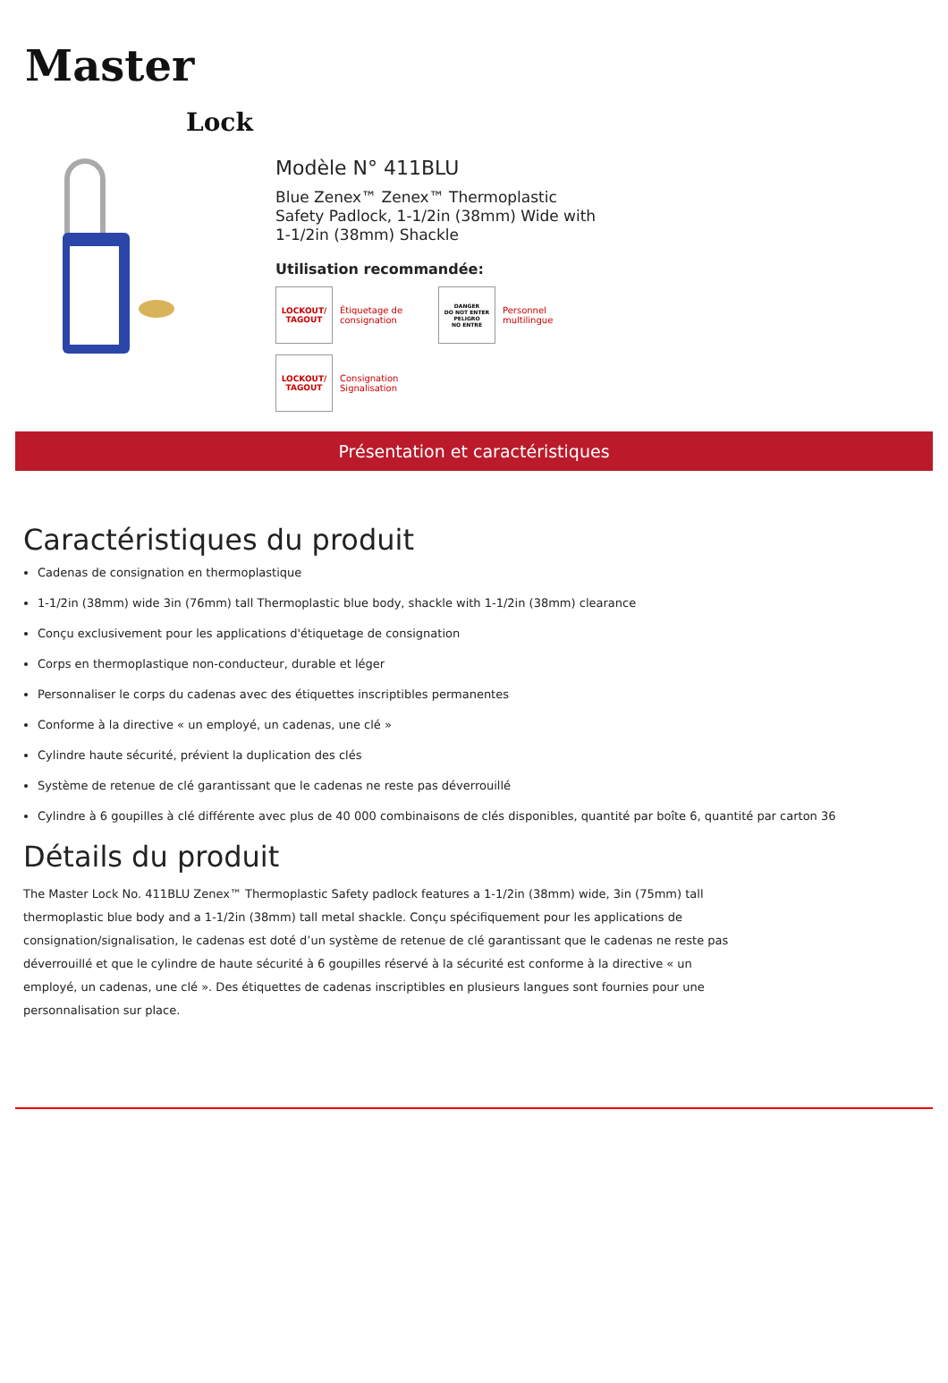Master
Lock
Modèle N° 411BLU
Blue Zenex™ Zenex™ Thermoplastic Safety Padlock, 1-1/2in (38mm) Wide with 1-1/2in (38mm) Shackle
Utilisation recommandée:
LOCKOUT/ TAGOUT
Étiquetage de
consignation
DANGER
DO NOT ENTER
PELIGRO
NO ENTRE
Personnel
multilingue
LOCKOUT/ TAGOUT
Consignation
Signalisation
Présentation et caractéristiques
Caractéristiques du produit
Cadenas de consignation en thermoplastique
1-1/2in (38mm) wide 3in (76mm) tall Thermoplastic blue body, shackle with 1-1/2in (38mm) clearance
Conçu exclusivement pour les applications d'étiquetage de consignation
Corps en thermoplastique non-conducteur, durable et léger
Personnaliser le corps du cadenas avec des étiquettes inscriptibles permanentes
Conforme à la directive « un employé, un cadenas, une clé »
Cylindre haute sécurité, prévient la duplication des clés
Système de retenue de clé garantissant que le cadenas ne reste pas déverrouillé
Cylindre à 6 goupilles à clé différente avec plus de 40 000 combinaisons de clés disponibles, quantité par boîte 6, quantité par carton 36
Détails du produit
The Master Lock No. 411BLU Zenex™ Thermoplastic Safety padlock features a 1-1/2in (38mm) wide, 3in (75mm) tall thermoplastic blue body and a 1-1/2in (38mm) tall metal shackle. Conçu spécifiquement pour les applications de consignation/signalisation, le cadenas est doté d’un système de retenue de clé garantissant que le cadenas ne reste pas déverrouillé et que le cylindre de haute sécurité à 6 goupilles réservé à la sécurité est conforme à la directive « un employé, un cadenas, une clé ». Des étiquettes de cadenas inscriptibles en plusieurs langues sont fournies pour une personnalisation sur place.